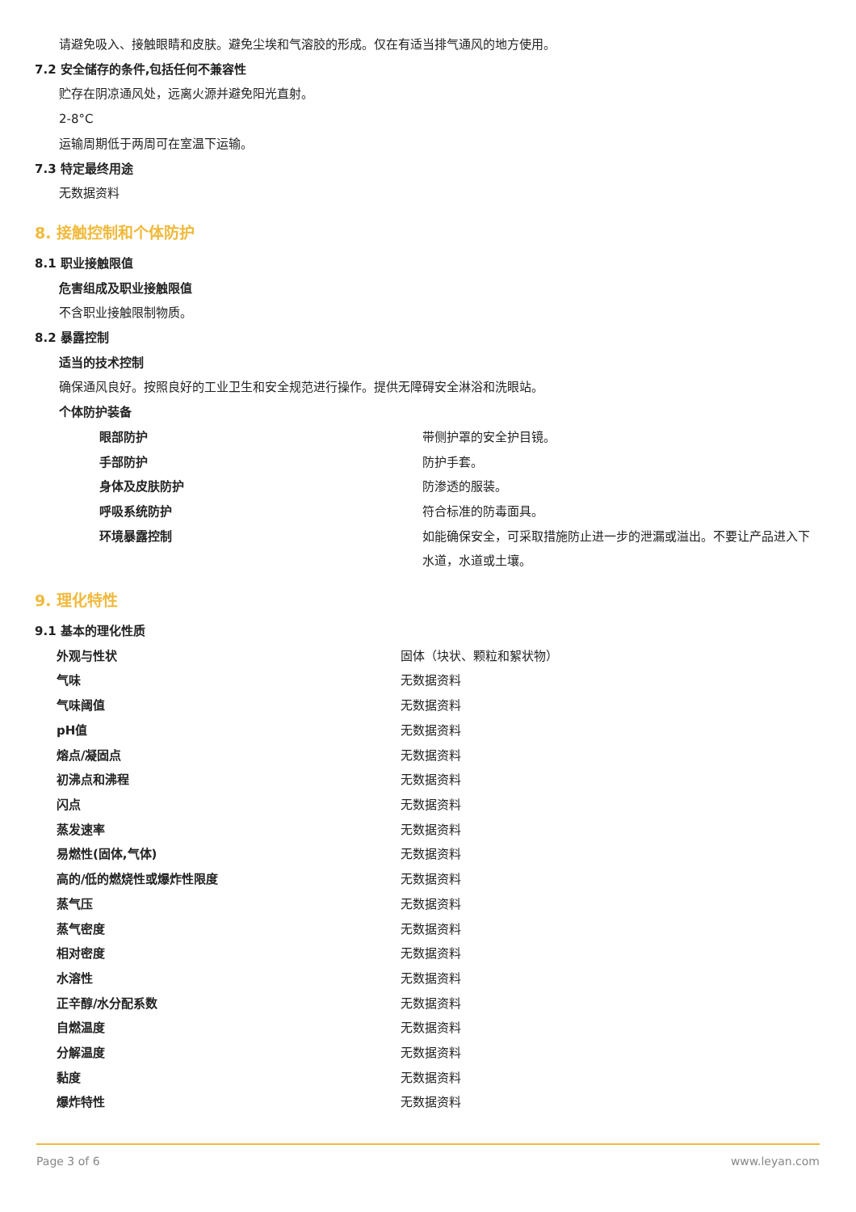请避免吸入、接触眼睛和皮肤。避免尘埃和气溶胶的形成。仅在有适当排气通风的地方使用。
7.2 安全储存的条件,包括任何不兼容性
贮存在阴凉通风处，远离火源并避免阳光直射。
2-8°C
运输周期低于两周可在室温下运输。
7.3 特定最终用途
无数据资料
8. 接触控制和个体防护
8.1 职业接触限值
危害组成及职业接触限值
不含职业接触限制物质。
8.2 暴露控制
适当的技术控制
确保通风良好。按照良好的工业卫生和安全规范进行操作。提供无障碍安全淋浴和洗眼站。
个体防护装备
| 眼部防护 | 带侧护罩的安全护目镜。 |
| 手部防护 | 防护手套。 |
| 身体及皮肤防护 | 防渗透的服装。 |
| 呼吸系统防护 | 符合标准的防毒面具。 |
| 环境暴露控制 | 如能确保安全，可采取措施防止进一步的泄漏或溢出。不要让产品进入下水道，水道或土壤。 |
9. 理化特性
9.1 基本的理化性质
| 外观与性状 | 固体（块状、颗粒和絮状物） |
| 气味 | 无数据资料 |
| 气味阈值 | 无数据资料 |
| pH值 | 无数据资料 |
| 熔点/凝固点 | 无数据资料 |
| 初沸点和沸程 | 无数据资料 |
| 闪点 | 无数据资料 |
| 蒸发速率 | 无数据资料 |
| 易燃性(固体,气体) | 无数据资料 |
| 高的/低的燃烧性或爆炸性限度 | 无数据资料 |
| 蒸气压 | 无数据资料 |
| 蒸气密度 | 无数据资料 |
| 相对密度 | 无数据资料 |
| 水溶性 | 无数据资料 |
| 正辛醇/水分配系数 | 无数据资料 |
| 自燃温度 | 无数据资料 |
| 分解温度 | 无数据资料 |
| 黏度 | 无数据资料 |
| 爆炸特性 | 无数据资料 |
Page 3 of 6 www.leyan.com